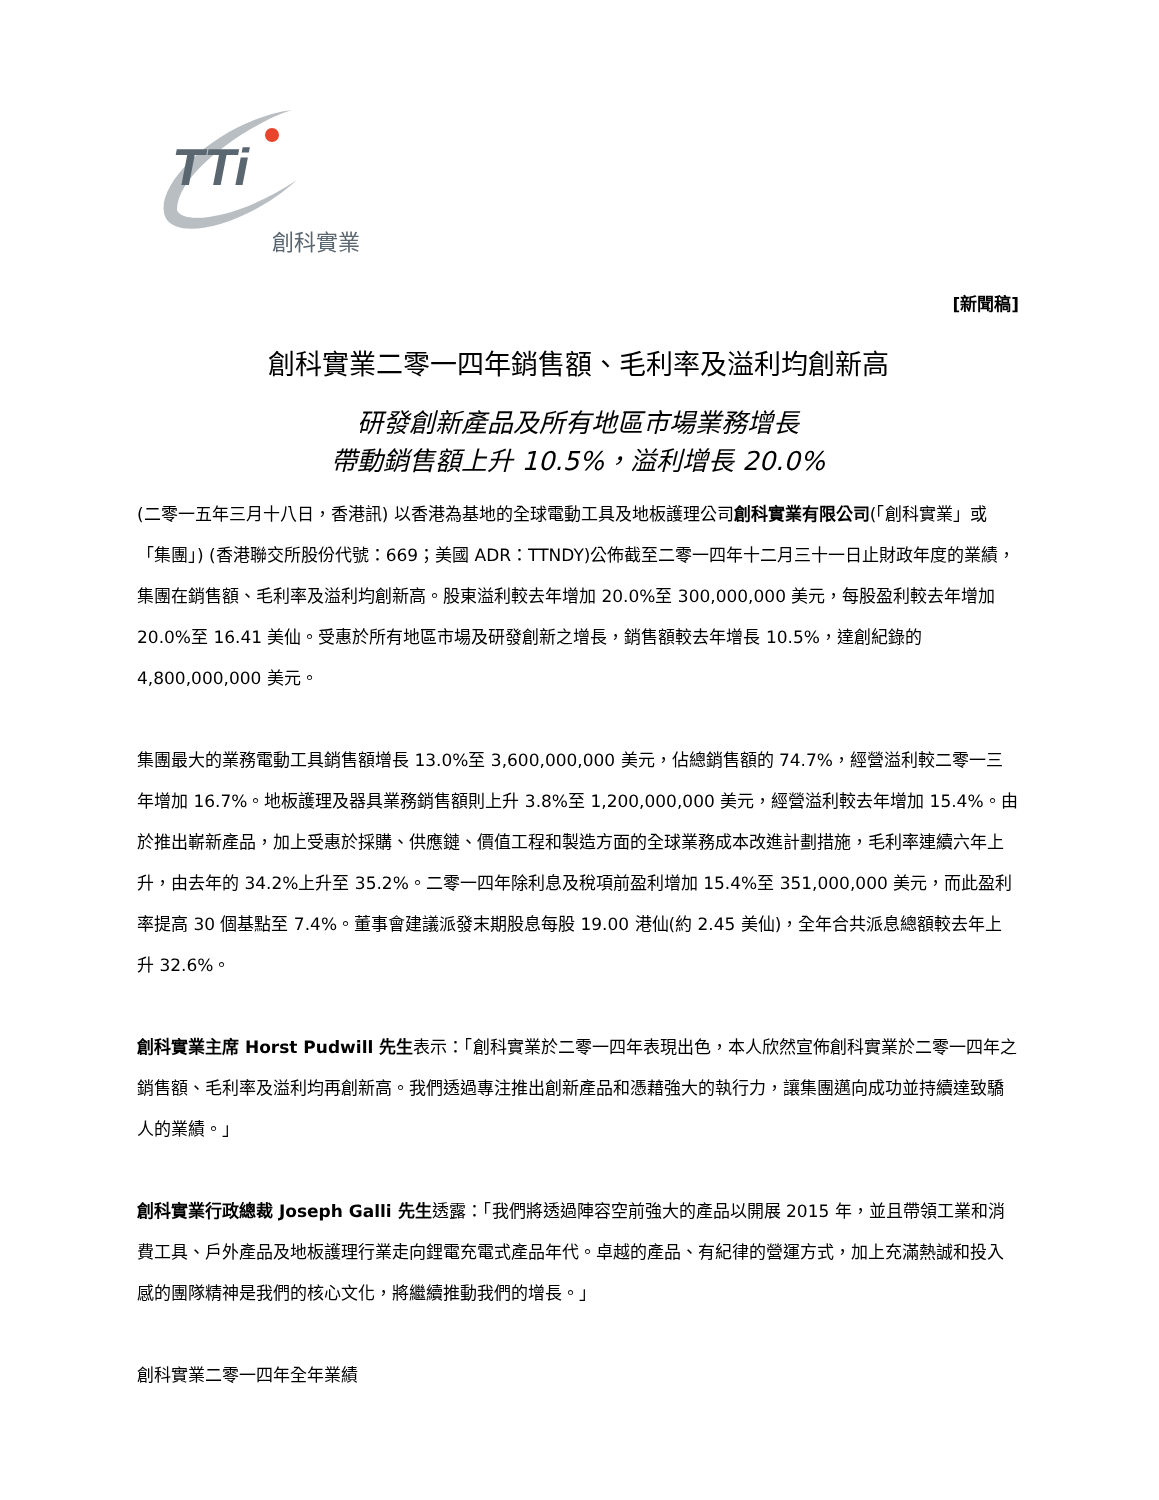TTi
創科實業
[新聞稿]
創科實業二零一四年銷售額、毛利率及溢利均創新高
研發創新產品及所有地區市場業務增長
帶動銷售額上升 10.5%，溢利增長 20.0%
(二零一五年三月十八日，香港訊) 以香港為基地的全球電動工具及地板護理公司創科實業有限公司(「創科實業」或「集團」) (香港聯交所股份代號：669；美國 ADR：TTNDY)公佈截至二零一四年十二月三十一日止財政年度的業績，集團在銷售額、毛利率及溢利均創新高。股東溢利較去年增加 20.0%至 300,000,000 美元，每股盈利較去年增加 20.0%至 16.41 美仙。受惠於所有地區市場及研發創新之增長，銷售額較去年增長 10.5%，達創紀錄的 4,800,000,000 美元。
集團最大的業務電動工具銷售額增長 13.0%至 3,600,000,000 美元，佔總銷售額的 74.7%，經營溢利較二零一三年增加 16.7%。地板護理及器具業務銷售額則上升 3.8%至 1,200,000,000 美元，經營溢利較去年增加 15.4%。由於推出嶄新產品，加上受惠於採購、供應鏈、價值工程和製造方面的全球業務成本改進計劃措施，毛利率連續六年上升，由去年的 34.2%上升至 35.2%。二零一四年除利息及稅項前盈利增加 15.4%至 351,000,000 美元，而此盈利率提高 30 個基點至 7.4%。董事會建議派發末期股息每股 19.00 港仙(約 2.45 美仙)，全年合共派息總額較去年上升 32.6%。
創科實業主席 Horst Pudwill 先生表示：「創科實業於二零一四年表現出色，本人欣然宣佈創科實業於二零一四年之銷售額、毛利率及溢利均再創新高。我們透過專注推出創新產品和憑藉強大的執行力，讓集團邁向成功並持續達致驕人的業績。」
創科實業行政總裁 Joseph Galli 先生透露：「我們將透過陣容空前強大的產品以開展 2015 年，並且帶領工業和消費工具、戶外產品及地板護理行業走向鋰電充電式產品年代。卓越的產品、有紀律的營運方式，加上充滿熱誠和投入感的團隊精神是我們的核心文化，將繼續推動我們的增長。」
創科實業二零一四年全年業績